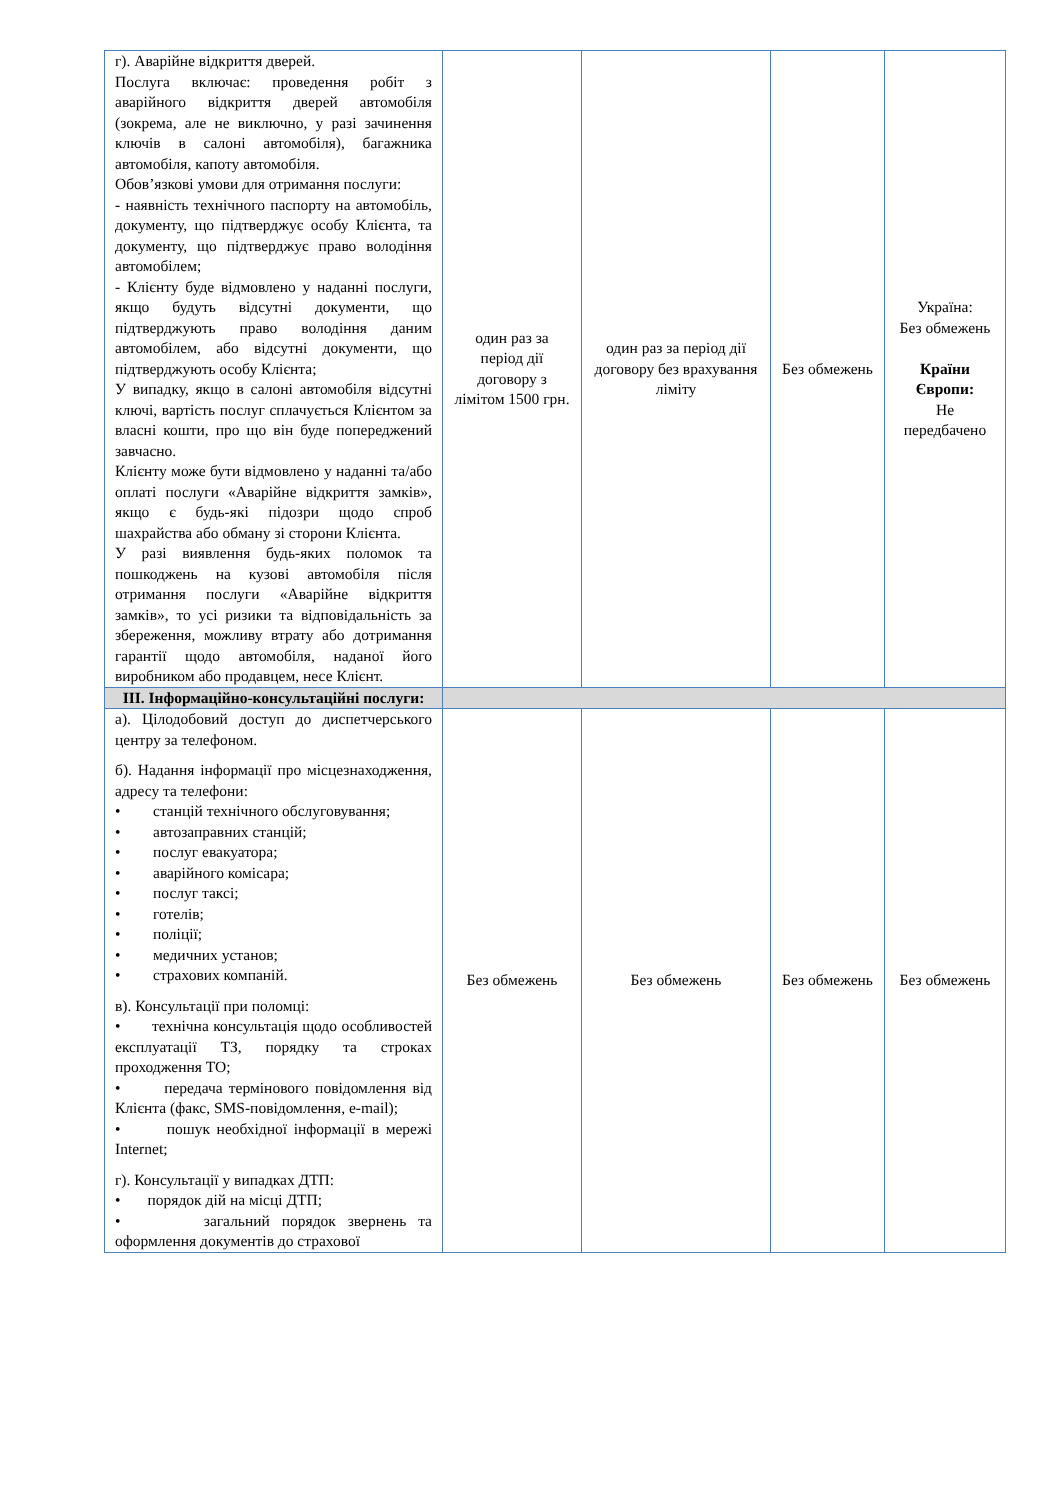| г). Аварійне відкриття дверей. Послуга включає: проведення робіт з аварійного відкриття дверей автомобіля (зокрема, але не виключно, у разі зачинення ключів в салоні автомобіля), багажника автомобіля, капоту автомобіля. Обов’язкові умови для отримання послуги: - наявність технічного паспорту на автомобіль, документу, що підтверджує особу Клієнта, та документу, що підтверджує право володіння автомобілем; - Клієнту буде відмовлено у наданні послуги, якщо будуть відсутні документи, що підтверджують право володіння даним автомобілем, або відсутні документи, що підтверджують особу Клієнта; У випадку, якщо в салоні автомобіля відсутні ключі, вартість послуг сплачується Клієнтом за власні кошти, про що він буде попереджений завчасно. Клієнту може бути відмовлено у наданні та/або оплаті послуги «Аварійне відкриття замків», якщо є будь-які підозри щодо спроб шахрайства або обману зі сторони Клієнта. У разі виявлення будь-яких поломок та пошкоджень на кузові автомобіля після отримання послуги «Аварійне відкриття замків», то усі ризики та відповідальність за збереження, можливу втрату або дотримання гарантії щодо автомобіля, наданої його виробником або продавцем, несе Клієнт. | один раз за період дії договору з лімітом 1500 грн. | один раз за період дії договору без врахування ліміту | Без обмежень | Україна: Без обмежень Країни Європи: Не передбачено |
| III. Інформаційно-консультаційні послуги: | | | | |
| а). Цілодобовий доступ до диспетчерського центру за телефоном. б). Надання інформації про місцезнаходження, адресу та телефони: • станцій технічного обслуговування; • автозаправних станцій; • послуг евакуатора; • аварійного комісара; • послуг таксі; • готелів; • поліції; • медичних установ; • страхових компаній. в). Консультації при поломці: • технічна консультація щодо особливостей експлуатації ТЗ, порядку та строках проходження ТО; • передача термінового повідомлення від Клієнта (факс, SMS-повідомлення, e-mail); • пошук необхідної інформації в мережі Internet; г). Консультації у випадках ДТП: • порядок дій на місці ДТП; • загальний порядок звернень та оформлення документів до страхової | Без обмежень | Без обмежень | Без обмежень | Без обмежень |